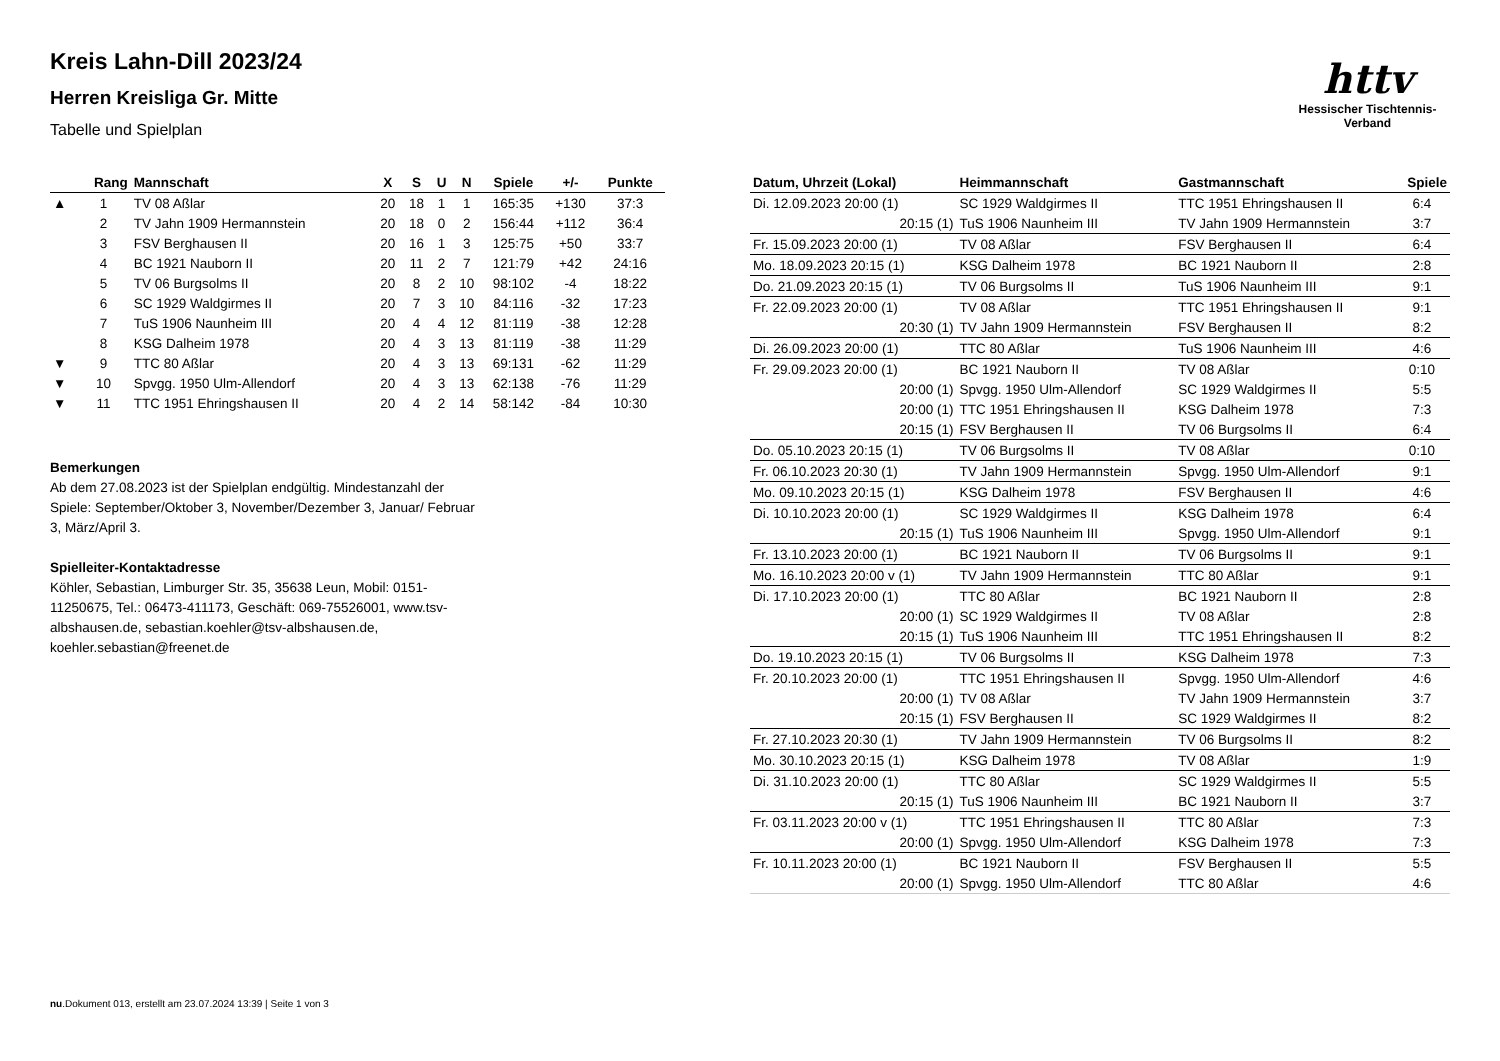Kreis Lahn-Dill 2023/24
Herren Kreisliga Gr. Mitte
Tabelle und Spielplan
httv
Hessischer Tischtennis-Verband
| | Rang | Mannschaft | X | S | U | N | Spiele | +/- | Punkte |
| --- | --- | --- | --- | --- | --- | --- | --- | --- | --- |
| ▲ | 1 | TV 08 Aßlar | 20 | 18 | 1 | 1 | 165:35 | +130 | 37:3 |
| | 2 | TV Jahn 1909 Hermannstein | 20 | 18 | 0 | 2 | 156:44 | +112 | 36:4 |
| | 3 | FSV Berghausen II | 20 | 16 | 1 | 3 | 125:75 | +50 | 33:7 |
| | 4 | BC 1921 Nauborn II | 20 | 11 | 2 | 7 | 121:79 | +42 | 24:16 |
| | 5 | TV 06 Burgsolms II | 20 | 8 | 2 | 10 | 98:102 | -4 | 18:22 |
| | 6 | SC 1929 Waldgirmes II | 20 | 7 | 3 | 10 | 84:116 | -32 | 17:23 |
| | 7 | TuS 1906 Naunheim III | 20 | 4 | 4 | 12 | 81:119 | -38 | 12:28 |
| | 8 | KSG Dalheim 1978 | 20 | 4 | 3 | 13 | 81:119 | -38 | 11:29 |
| ▼ | 9 | TTC 80 Aßlar | 20 | 4 | 3 | 13 | 69:131 | -62 | 11:29 |
| ▼ | 10 | Spvgg. 1950 Ulm-Allendorf | 20 | 4 | 3 | 13 | 62:138 | -76 | 11:29 |
| ▼ | 11 | TTC 1951 Ehringshausen II | 20 | 4 | 2 | 14 | 58:142 | -84 | 10:30 |
Bemerkungen
Ab dem 27.08.2023 ist der Spielplan endgültig. Mindestanzahl der Spiele: September/Oktober 3, November/Dezember 3, Januar/ Februar 3, März/April 3.
Spielleiter-Kontaktadresse
Köhler, Sebastian, Limburger Str. 35, 35638 Leun, Mobil: 0151-11250675, Tel.: 06473-411173, Geschäft: 069-75526001, www.tsv-albshausen.de, sebastian.koehler@tsv-albshausen.de, koehler.sebastian@freenet.de
| Datum, Uhrzeit (Lokal) | Heimmannschaft | Gastmannschaft | Spiele |
| --- | --- | --- | --- |
| Di. 12.09.2023 20:00 (1) | SC 1929 Waldgirmes II | TTC 1951 Ehringshausen II | 6:4 |
| 20:15 (1) | TuS 1906 Naunheim III | TV Jahn 1909 Hermannstein | 3:7 |
| Fr. 15.09.2023 20:00 (1) | TV 08 Aßlar | FSV Berghausen II | 6:4 |
| Mo. 18.09.2023 20:15 (1) | KSG Dalheim 1978 | BC 1921 Nauborn II | 2:8 |
| Do. 21.09.2023 20:15 (1) | TV 06 Burgsolms II | TuS 1906 Naunheim III | 9:1 |
| Fr. 22.09.2023 20:00 (1) | TV 08 Aßlar | TTC 1951 Ehringshausen II | 9:1 |
| 20:30 (1) | TV Jahn 1909 Hermannstein | FSV Berghausen II | 8:2 |
| Di. 26.09.2023 20:00 (1) | TTC 80 Aßlar | TuS 1906 Naunheim III | 4:6 |
| Fr. 29.09.2023 20:00 (1) | BC 1921 Nauborn II | TV 08 Aßlar | 0:10 |
| 20:00 (1) | Spvgg. 1950 Ulm-Allendorf | SC 1929 Waldgirmes II | 5:5 |
| 20:00 (1) | TTC 1951 Ehringshausen II | KSG Dalheim 1978 | 7:3 |
| 20:15 (1) | FSV Berghausen II | TV 06 Burgsolms II | 6:4 |
| Do. 05.10.2023 20:15 (1) | TV 06 Burgsolms II | TV 08 Aßlar | 0:10 |
| Fr. 06.10.2023 20:30 (1) | TV Jahn 1909 Hermannstein | Spvgg. 1950 Ulm-Allendorf | 9:1 |
| Mo. 09.10.2023 20:15 (1) | KSG Dalheim 1978 | FSV Berghausen II | 4:6 |
| Di. 10.10.2023 20:00 (1) | SC 1929 Waldgirmes II | KSG Dalheim 1978 | 6:4 |
| 20:15 (1) | TuS 1906 Naunheim III | Spvgg. 1950 Ulm-Allendorf | 9:1 |
| Fr. 13.10.2023 20:00 (1) | BC 1921 Nauborn II | TV 06 Burgsolms II | 9:1 |
| Mo. 16.10.2023 20:00 v (1) | TV Jahn 1909 Hermannstein | TTC 80 Aßlar | 9:1 |
| Di. 17.10.2023 20:00 (1) | TTC 80 Aßlar | BC 1921 Nauborn II | 2:8 |
| 20:00 (1) | SC 1929 Waldgirmes II | TV 08 Aßlar | 2:8 |
| 20:15 (1) | TuS 1906 Naunheim III | TTC 1951 Ehringshausen II | 8:2 |
| Do. 19.10.2023 20:15 (1) | TV 06 Burgsolms II | KSG Dalheim 1978 | 7:3 |
| Fr. 20.10.2023 20:00 (1) | TTC 1951 Ehringshausen II | Spvgg. 1950 Ulm-Allendorf | 4:6 |
| 20:00 (1) | TV 08 Aßlar | TV Jahn 1909 Hermannstein | 3:7 |
| 20:15 (1) | FSV Berghausen II | SC 1929 Waldgirmes II | 8:2 |
| Fr. 27.10.2023 20:30 (1) | TV Jahn 1909 Hermannstein | TV 06 Burgsolms II | 8:2 |
| Mo. 30.10.2023 20:15 (1) | KSG Dalheim 1978 | TV 08 Aßlar | 1:9 |
| Di. 31.10.2023 20:00 (1) | TTC 80 Aßlar | SC 1929 Waldgirmes II | 5:5 |
| 20:15 (1) | TuS 1906 Naunheim III | BC 1921 Nauborn II | 3:7 |
| Fr. 03.11.2023 20:00 v (1) | TTC 1951 Ehringshausen II | TTC 80 Aßlar | 7:3 |
| 20:00 (1) | Spvgg. 1950 Ulm-Allendorf | KSG Dalheim 1978 | 7:3 |
| Fr. 10.11.2023 20:00 (1) | BC 1921 Nauborn II | FSV Berghausen II | 5:5 |
| 20:00 (1) | Spvgg. 1950 Ulm-Allendorf | TTC 80 Aßlar | 4:6 |
nu.Dokument 013, erstellt am 23.07.2024 13:39 | Seite 1 von 3